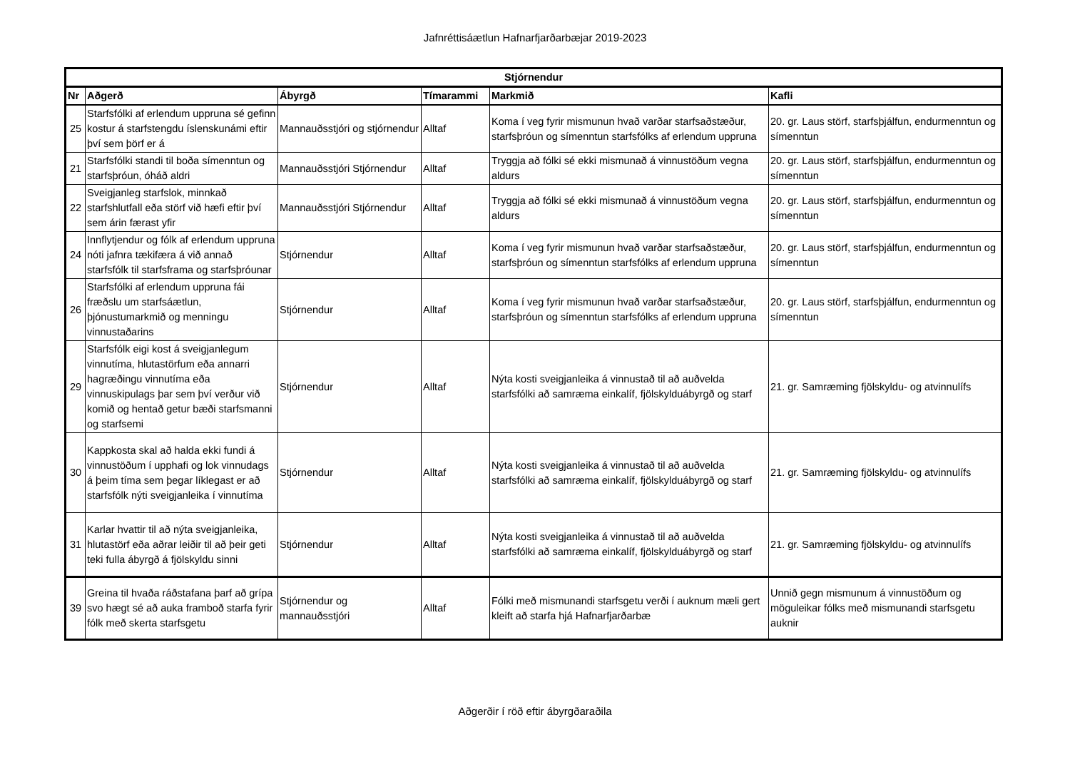Jafnréttisáætlun Hafnarfjarðarbæjar 2019-2023
| Stjórnendur | | | | | |
| --- | --- | --- | --- | --- | --- |
| Nr | Aðgerð | Ábyrgð | Tímarammi | Markmið | Kafli |
| 25 | Starfsfólki af erlendum uppruna sé gefinn kostur á starfstengdu íslenskunámi eftir því sem þörf er á | Mannauðsstjóri og stjórnendur | Alltaf | Koma í veg fyrir mismunun hvað varðar starfsaðstæður, starfsþróun og símenntun starfsfólks af erlendum uppruna | 20. gr. Laus störf, starfsþjálfun, endurmenntun og símenntun |
| 21 | Starfsfólki standi til boða símenntun og starfsþróun, óháð aldri | Mannauðsstjóri Stjórnendur | Alltaf | Tryggja að fólki sé ekki mismunað á vinnustöðum vegna aldurs | 20. gr. Laus störf, starfsþjálfun, endurmenntun og símenntun |
| 22 | Sveigjanleg starfslok, minnkað starfshlutfall eða störf við hæfi eftir því sem árin færast yfir | Mannauðsstjóri Stjórnendur | Alltaf | Tryggja að fólki sé ekki mismunað á vinnustöðum vegna aldurs | 20. gr. Laus störf, starfsþjálfun, endurmenntun og símenntun |
| 24 | Innflytjendur og fólk af erlendum uppruna nóti jafnra tækifæra á við annað starfsfólk til starfsframa og starfsþróunar | Stjórnendur | Alltaf | Koma í veg fyrir mismunun hvað varðar starfsaðstæður, starfsþróun og símenntun starfsfólks af erlendum uppruna | 20. gr. Laus störf, starfsþjálfun, endurmenntun og símenntun |
| 26 | Starfsfólki af erlendum uppruna fái fræðslu um starfsáætlun, þjónustumarkmið og menningu vinnustaðarins | Stjórnendur | Alltaf | Koma í veg fyrir mismunun hvað varðar starfsaðstæður, starfsþróun og símenntun starfsfólks af erlendum uppruna | 20. gr. Laus störf, starfsþjálfun, endurmenntun og símenntun |
| 29 | Starfsfólk eigi kost á sveigjanlegum vinnutíma, hlutastörfum eða annarri hagræðingu vinnutíma eða vinnuskipulags þar sem því verður við komið og hentað getur bæði starfsmanni og starfsemi | Stjórnendur | Alltaf | Nýta kosti sveigjanleika á vinnustað til að auðvelda starfsfólki að samræma einkalíf, fjölskylduábyrgð og starf | 21. gr. Samræming fjölskyldu- og atvinnulífs |
| 30 | Kappkosta skal að halda ekki fundi á vinnustöðum í upphafi og lok vinnudags á þeim tíma sem þegar líklegast er að starfsfólk nýti sveigjanleika í vinnutíma | Stjórnendur | Alltaf | Nýta kosti sveigjanleika á vinnustað til að auðvelda starfsfólki að samræma einkalíf, fjölskylduábyrgð og starf | 21. gr. Samræming fjölskyldu- og atvinnulífs |
| 31 | Karlar hvattir til að nýta sveigjanleika, hlutastörf eða aðrar leiðir til að þeir geti teki fulla ábyrgð á fjölskyldu sinni | Stjórnendur | Alltaf | Nýta kosti sveigjanleika á vinnustað til að auðvelda starfsfólki að samræma einkalíf, fjölskylduábyrgð og starf | 21. gr. Samræming fjölskyldu- og atvinnulífs |
| 39 | Greina til hvaða ráðstafana þarf að grípa svo hægt sé að auka framboð starfa fyrir fólk með skerta starfsgetu | Stjórnendur og mannauðsstjóri | Alltaf | Fólki með mismunandi starfsgetu verði í auknum mæli gert kleift að starfa hjá Hafnarfjarðarbæ | Unnið gegn mismunum á vinnustöðum og möguleikar fólks með mismunandi starfsgetu auknir |
Aðgerðir í röð eftir ábyrgðaraðila